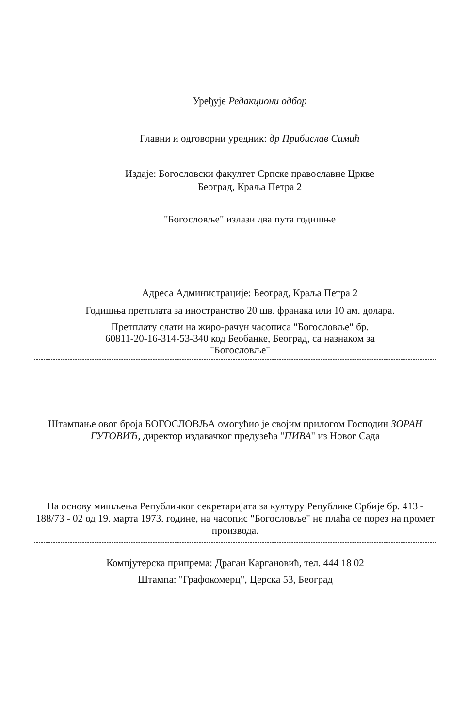Уређује Редакциони одбор
Главни и одговорни уредник: др Прибислав Симић
Издаје: Богословски факултет Српске православне Цркве
Београд, Краља Петра 2
"Богословље" излази два пута годишње
Адреса Администрације: Београд, Краља Петра 2
Годишња претплата за иностранство 20 шв. франака или 10 ам. долара.
Претплату слати на жиро-рачун часописа "Богословље" бр.
60811-20-16-314-53-340 код Беобанке, Београд, са назнаком за
"Богословље"
Штампање овог броја БОГОСЛОВЉА омогућио је својим прилогом Господин ЗОРАН ГУТОВИЋ, директор издавачког предузећа "ПИВА" из Новог Сада
На основу мишљења Републичког секретаријата за културу Републике Србије бр. 413 - 188/73 - 02 од 19. марта 1973. године, на часопис "Богословље" не плаћа се порез на промет производа.
Компјутерска припрема: Драган Каргановић, тел. 444 18 02
Штампа: "Графокомерц", Церска 53, Београд